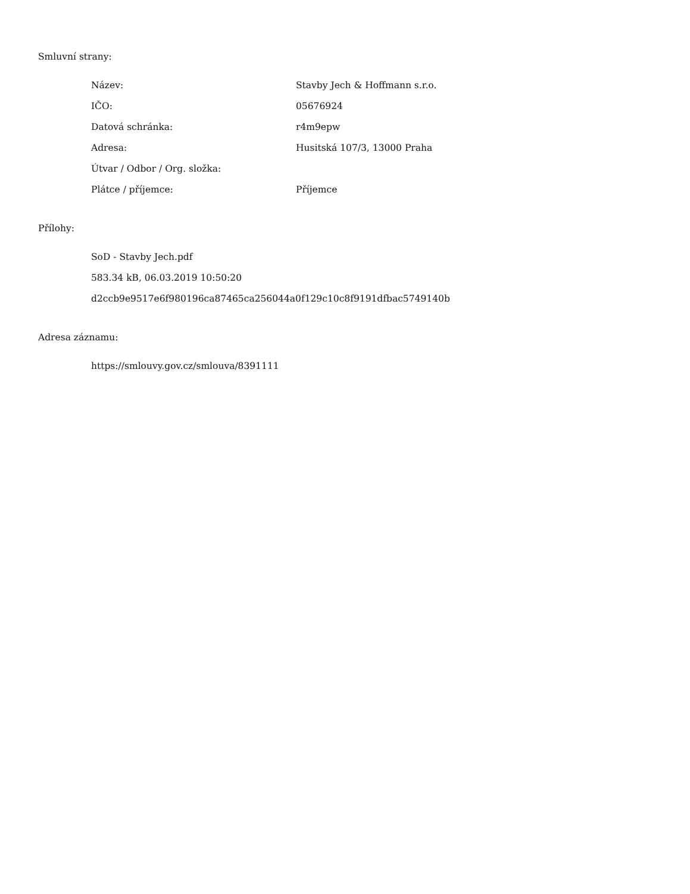Smluvní strany:
| Název: | Stavby Jech & Hoffmann s.r.o. |
| IČO: | 05676924 |
| Datová schránka: | r4m9epw |
| Adresa: | Husitská 107/3, 13000 Praha |
| Útvar / Odbor / Org. složka: | |
| Plátce / příjemce: | Příjemce |
Přílohy:
SoD - Stavby Jech.pdf
583.34 kB, 06.03.2019 10:50:20
d2ccb9e9517e6f980196ca87465ca256044a0f129c10c8f9191dfbac5749140b
Adresa záznamu:
https://smlouvy.gov.cz/smlouva/8391111